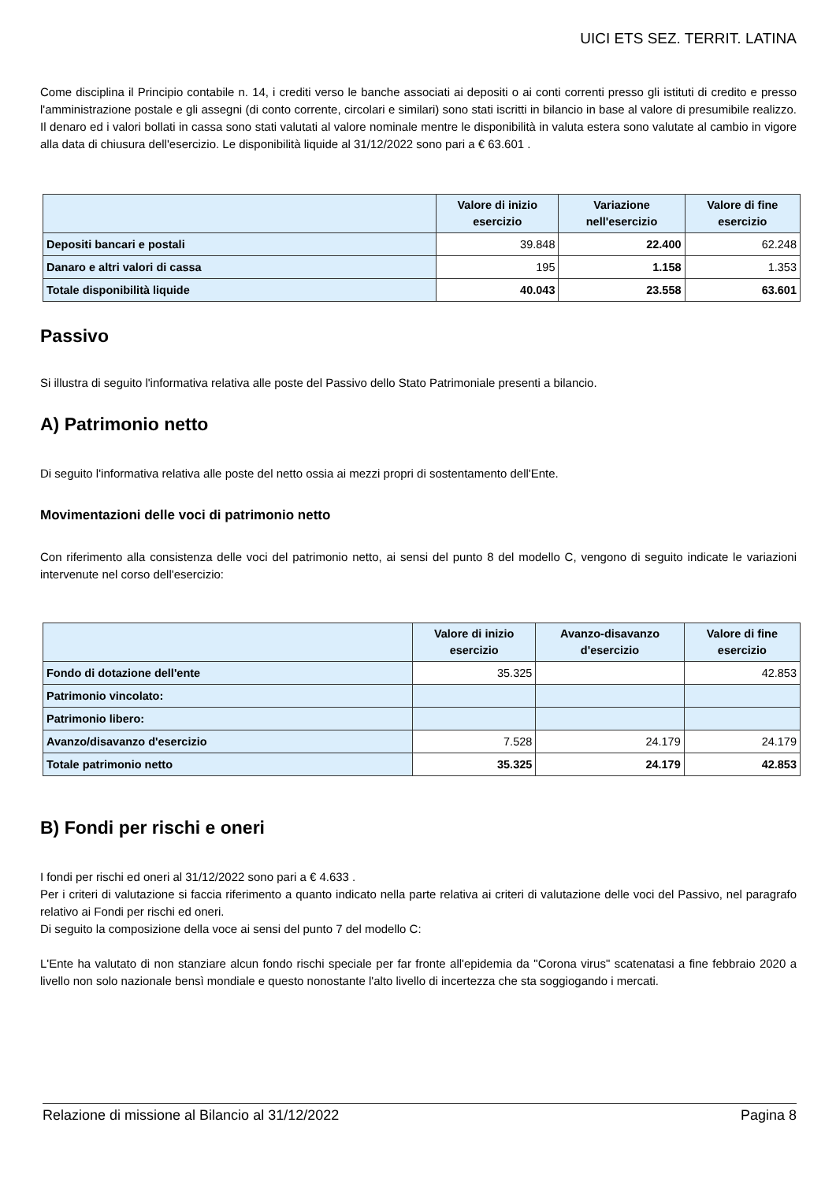UICI ETS SEZ. TERRIT. LATINA
Come disciplina il Principio contabile n. 14, i crediti verso le banche associati ai depositi o ai conti correnti presso gli istituti di credito e presso l'amministrazione postale e gli assegni (di conto corrente, circolari e similari) sono stati iscritti in bilancio in base al valore di presumibile realizzo. Il denaro ed i valori bollati in cassa sono stati valutati al valore nominale mentre le disponibilità in valuta estera sono valutate al cambio in vigore alla data di chiusura dell'esercizio. Le disponibilità liquide al 31/12/2022 sono pari a € 63.601 .
| | Valore di inizio esercizio | Variazione nell'esercizio | Valore di fine esercizio |
| --- | --- | --- | --- |
| Depositi bancari e postali | 39.848 | 22.400 | 62.248 |
| Danaro e altri valori di cassa | 195 | 1.158 | 1.353 |
| Totale disponibilità liquide | 40.043 | 23.558 | 63.601 |
Passivo
Si illustra di seguito l'informativa relativa alle poste del Passivo dello Stato Patrimoniale presenti a bilancio.
A) Patrimonio netto
Di seguito l'informativa relativa alle poste del netto ossia ai mezzi propri di sostentamento dell'Ente.
Movimentazioni delle voci di patrimonio netto
Con riferimento alla consistenza delle voci del patrimonio netto, ai sensi del punto 8 del modello C, vengono di seguito indicate le variazioni intervenute nel corso dell'esercizio:
| | Valore di inizio esercizio | Avanzo-disavanzo d'esercizio | Valore di fine esercizio |
| --- | --- | --- | --- |
| Fondo di dotazione dell'ente | 35.325 | | 42.853 |
| Patrimonio vincolato: | | | |
| Patrimonio libero: | | | |
| Avanzo/disavanzo d'esercizio | 7.528 | 24.179 | 24.179 |
| Totale patrimonio netto | 35.325 | 24.179 | 42.853 |
B) Fondi per rischi e oneri
I fondi per rischi ed oneri al 31/12/2022 sono pari a € 4.633 .
Per i criteri di valutazione si faccia riferimento a quanto indicato nella parte relativa ai criteri di valutazione delle voci del Passivo, nel paragrafo relativo ai Fondi per rischi ed oneri.
Di seguito la composizione della voce ai sensi del punto 7 del modello C:
L'Ente ha valutato di non stanziare alcun fondo rischi speciale per far fronte all'epidemia da "Corona virus" scatenatasi a fine febbraio 2020 a livello non solo nazionale bensì mondiale e questo nonostante l'alto livello di incertezza che sta soggiogando i mercati.
Relazione di missione al Bilancio al 31/12/2022 Pagina 8